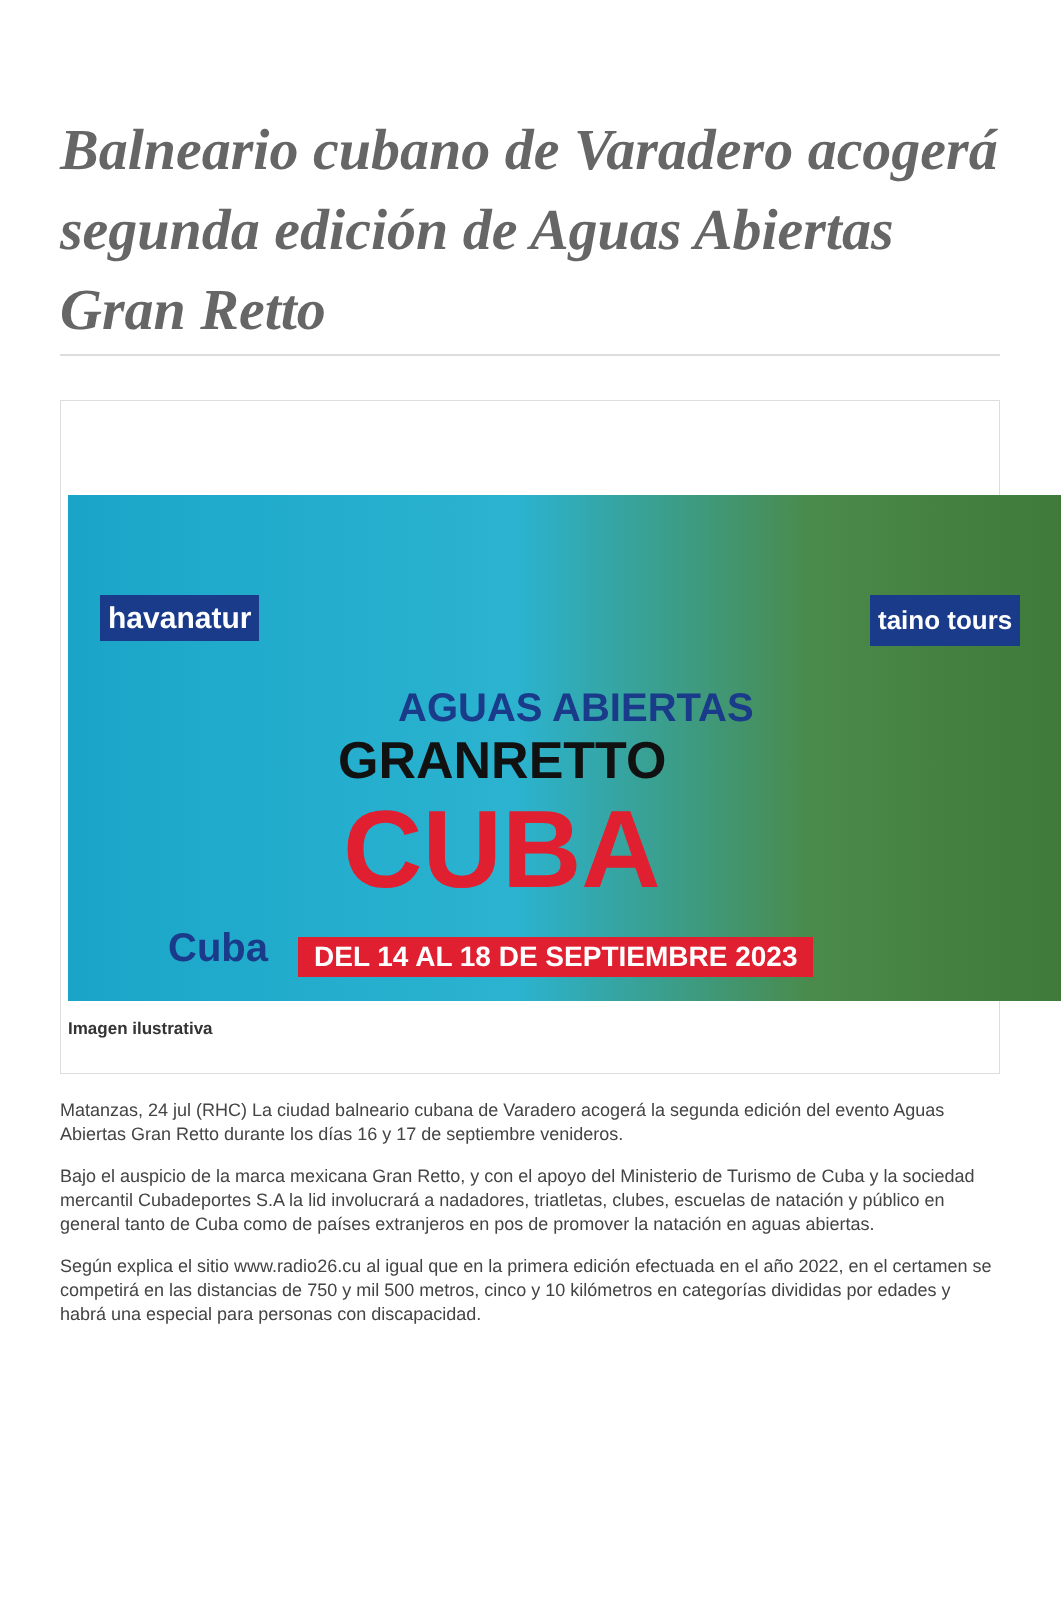Balneario cubano de Varadero acogerá segunda edición de Aguas Abiertas Gran Retto
havanatur taino tours
AGUAS ABIERTAS
GRANRETTO
CUBA
Cuba
DEL 14 AL 18 DE SEPTIEMBRE 2023
Imagen ilustrativa
Matanzas, 24 jul (RHC) La ciudad balneario cubana de Varadero acogerá la segunda edición del evento Aguas Abiertas Gran Retto durante los días 16 y 17 de septiembre venideros.
Bajo el auspicio de la marca mexicana Gran Retto, y con el apoyo del Ministerio de Turismo de Cuba y la sociedad mercantil Cubadeportes S.A la lid involucrará a nadadores, triatletas, clubes, escuelas de natación y público en general tanto de Cuba como de países extranjeros en pos de promover la natación en aguas abiertas.
Según explica el sitio www.radio26.cu al igual que en la primera edición efectuada en el año 2022, en el certamen se competirá en las distancias de 750 y mil 500 metros, cinco y 10 kilómetros en categorías divididas por edades y habrá una especial para personas con discapacidad.